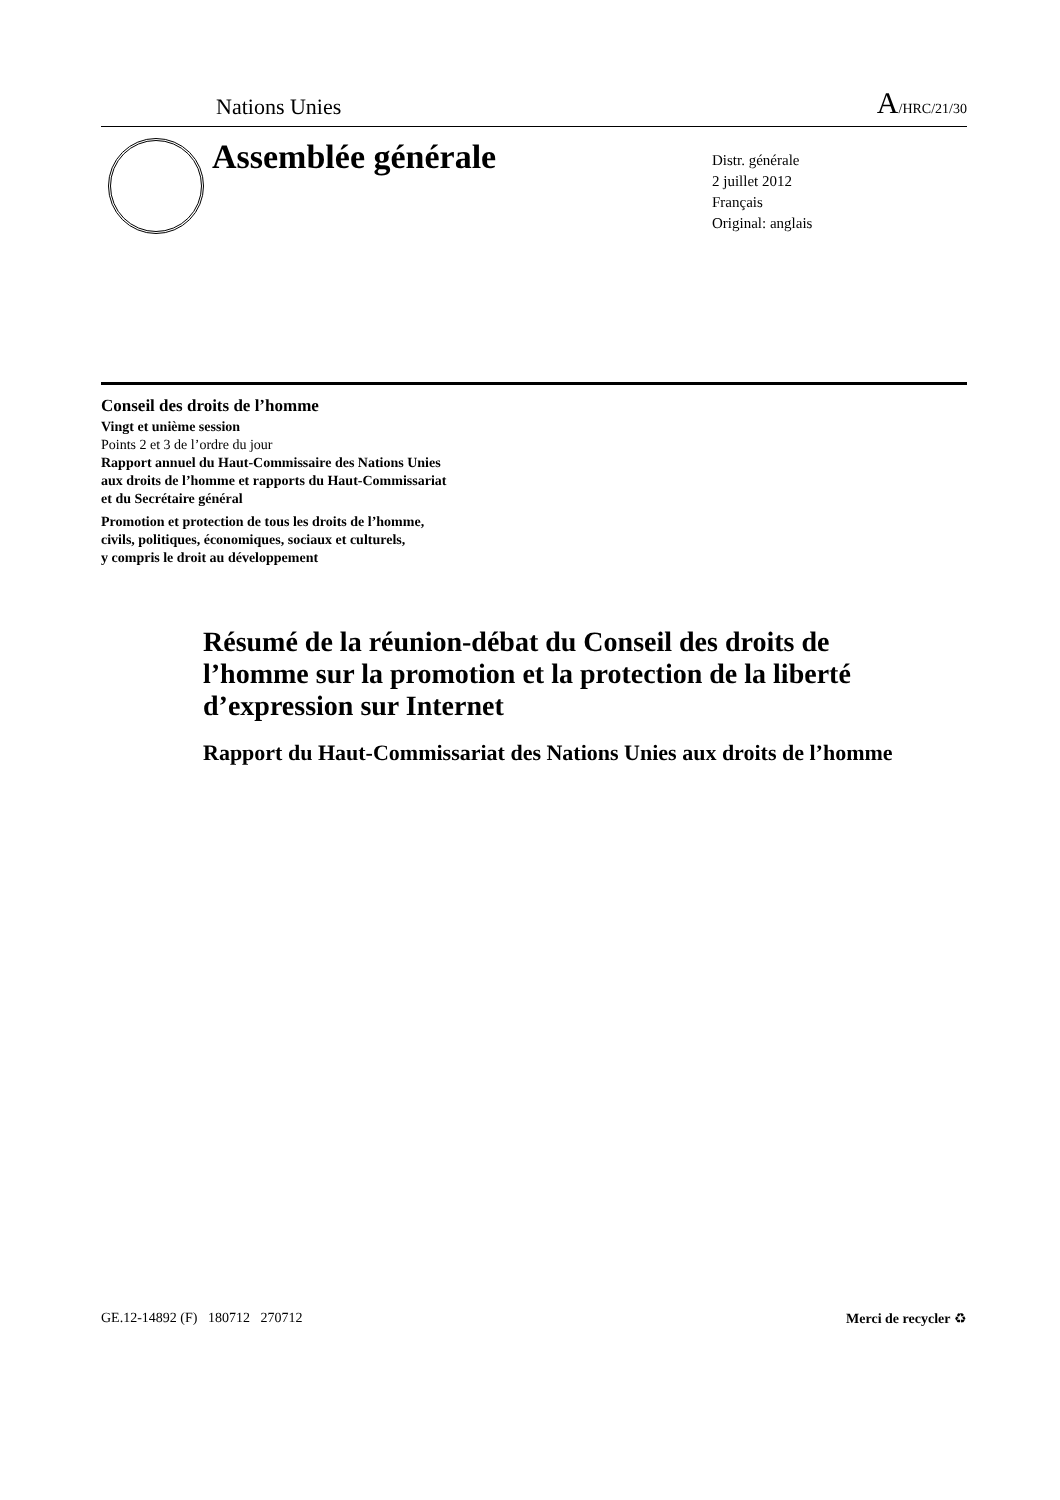Nations Unies A/HRC/21/30
Assemblée générale
Distr. générale
2 juillet 2012
Français
Original: anglais
Conseil des droits de l’homme
Vingt et unième session
Points 2 et 3 de l’ordre du jour
Rapport annuel du Haut-Commissaire des Nations Unies
aux droits de l’homme et rapports du Haut-Commissariat
et du Secrétaire général
Promotion et protection de tous les droits de l’homme,
civils, politiques, économiques, sociaux et culturels,
y compris le droit au développement
Résumé de la réunion-débat du Conseil des droits de l’homme sur la promotion et la protection de la liberté d’expression sur Internet
Rapport du Haut-Commissariat des Nations Unies aux droits de l’homme
GE.12-14892 (F) 180712 270712 Merci de recycler ♻